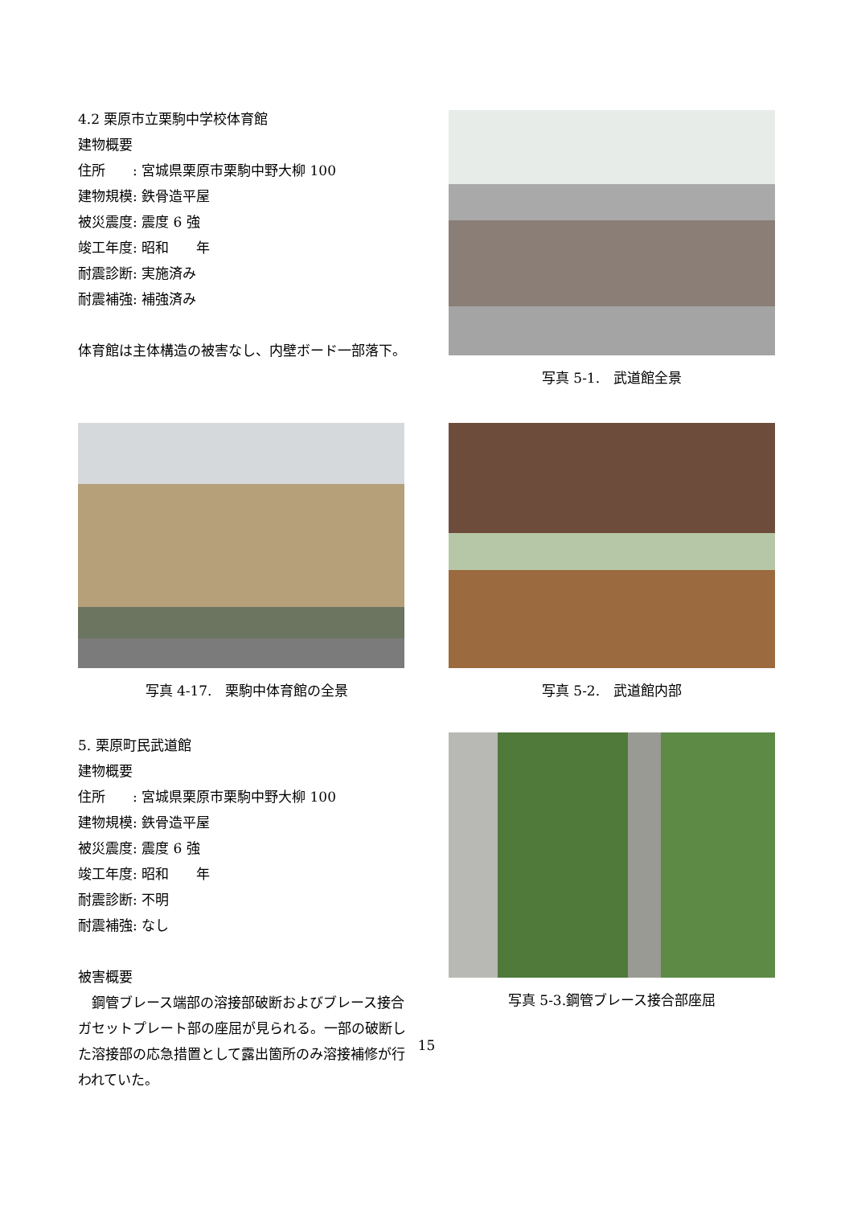4.2 栗原市立栗駒中学校体育館
建物概要
住所　　: 宮城県栗原市栗駒中野大柳 100
建物規模: 鉄骨造平屋
被災震度: 震度 6 強
竣工年度: 昭和　　年
耐震診断: 実施済み
耐震補強: 補強済み
体育館は主体構造の被害なし、内壁ボード一部落下。
写真 5-1.　武道館全景
写真 4-17.　栗駒中体育館の全景 写真 5-2.　武道館内部
5. 栗原町民武道館
建物概要
住所　　: 宮城県栗原市栗駒中野大柳 100
建物規模: 鉄骨造平屋
被災震度: 震度 6 強
竣工年度: 昭和　　年
耐震診断: 不明
耐震補強: なし
被害概要
　鋼管ブレース端部の溶接部破断およびブレース接合ガセットプレート部の座屈が見られる。一部の破断した溶接部の応急措置として露出箇所のみ溶接補修が行われていた。
写真 5-3.鋼管ブレース接合部座屈
15